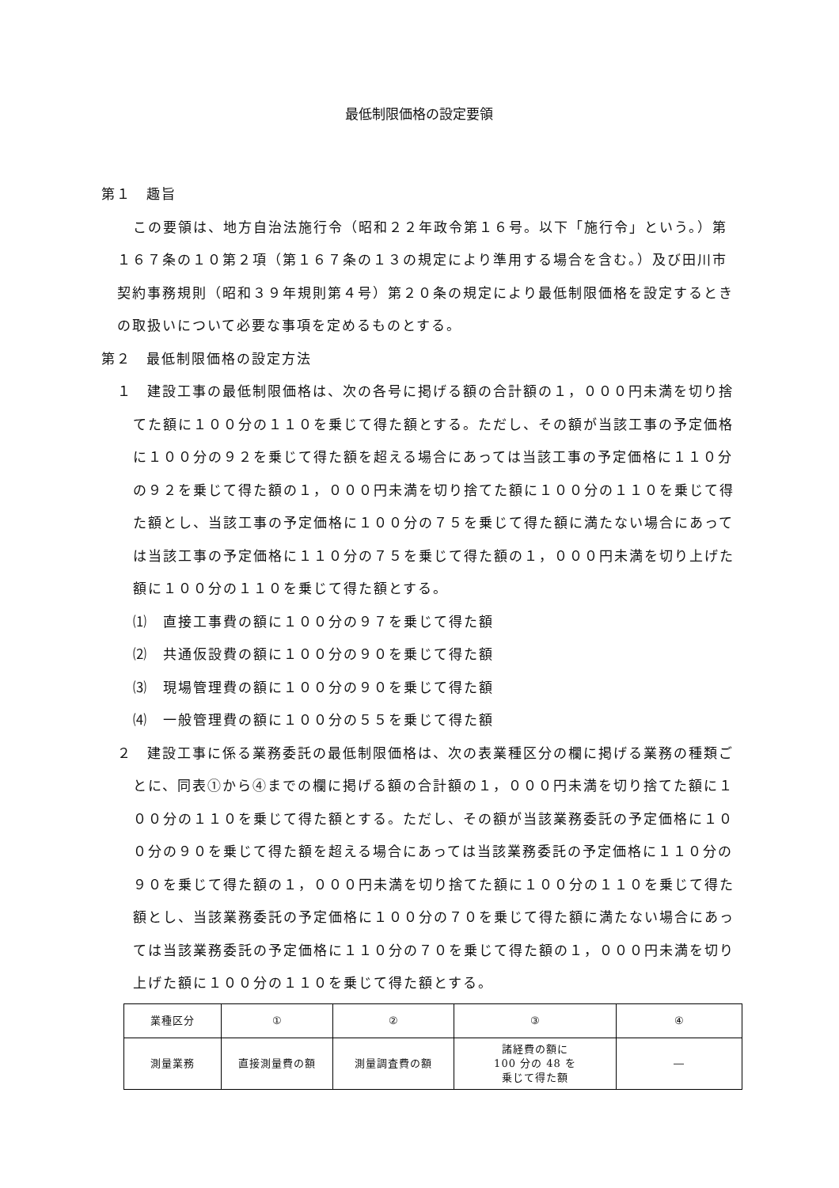最低制限価格の設定要領
第１　趣旨
この要領は、地方自治法施行令（昭和２２年政令第１６号。以下「施行令」という。）第１６７条の１０第２項（第１６７条の１３の規定により準用する場合を含む。）及び田川市契約事務規則（昭和３９年規則第４号）第２０条の規定により最低制限価格を設定するときの取扱いについて必要な事項を定めるものとする。
第２　最低制限価格の設定方法
１　建設工事の最低制限価格は、次の各号に掲げる額の合計額の１，０００円未満を切り捨てた額に１００分の１１０を乗じて得た額とする。ただし、その額が当該工事の予定価格に１００分の９２を乗じて得た額を超える場合にあっては当該工事の予定価格に１１０分の９２を乗じて得た額の１，０００円未満を切り捨てた額に１００分の１１０を乗じて得た額とし、当該工事の予定価格に１００分の７５を乗じて得た額に満たない場合にあっては当該工事の予定価格に１１０分の７５を乗じて得た額の１，０００円未満を切り上げた額に１００分の１１０を乗じて得た額とする。
⑴　直接工事費の額に１００分の９７を乗じて得た額
⑵　共通仮設費の額に１００分の９０を乗じて得た額
⑶　現場管理費の額に１００分の９０を乗じて得た額
⑷　一般管理費の額に１００分の５５を乗じて得た額
２　建設工事に係る業務委託の最低制限価格は、次の表業種区分の欄に掲げる業務の種類ごとに、同表①から④までの欄に掲げる額の合計額の１，０００円未満を切り捨てた額に１００分の１１０を乗じて得た額とする。ただし、その額が当該業務委託の予定価格に１００分の９０を乗じて得た額を超える場合にあっては当該業務委託の予定価格に１１０分の９０を乗じて得た額の１，０００円未満を切り捨てた額に１００分の１１０を乗じて得た額とし、当該業務委託の予定価格に１００分の７０を乗じて得た額に満たない場合にあっては当該業務委託の予定価格に１１０分の７０を乗じて得た額の１，０００円未満を切り上げた額に１００分の１１０を乗じて得た額とする。
| 業種区分 | ① | ② | ③ | ④ |
| 測量業務 | 直接測量費の額 | 測量調査費の額 | 諸経費の額に 100 分の 48 を 乗じて得た額 | ― |